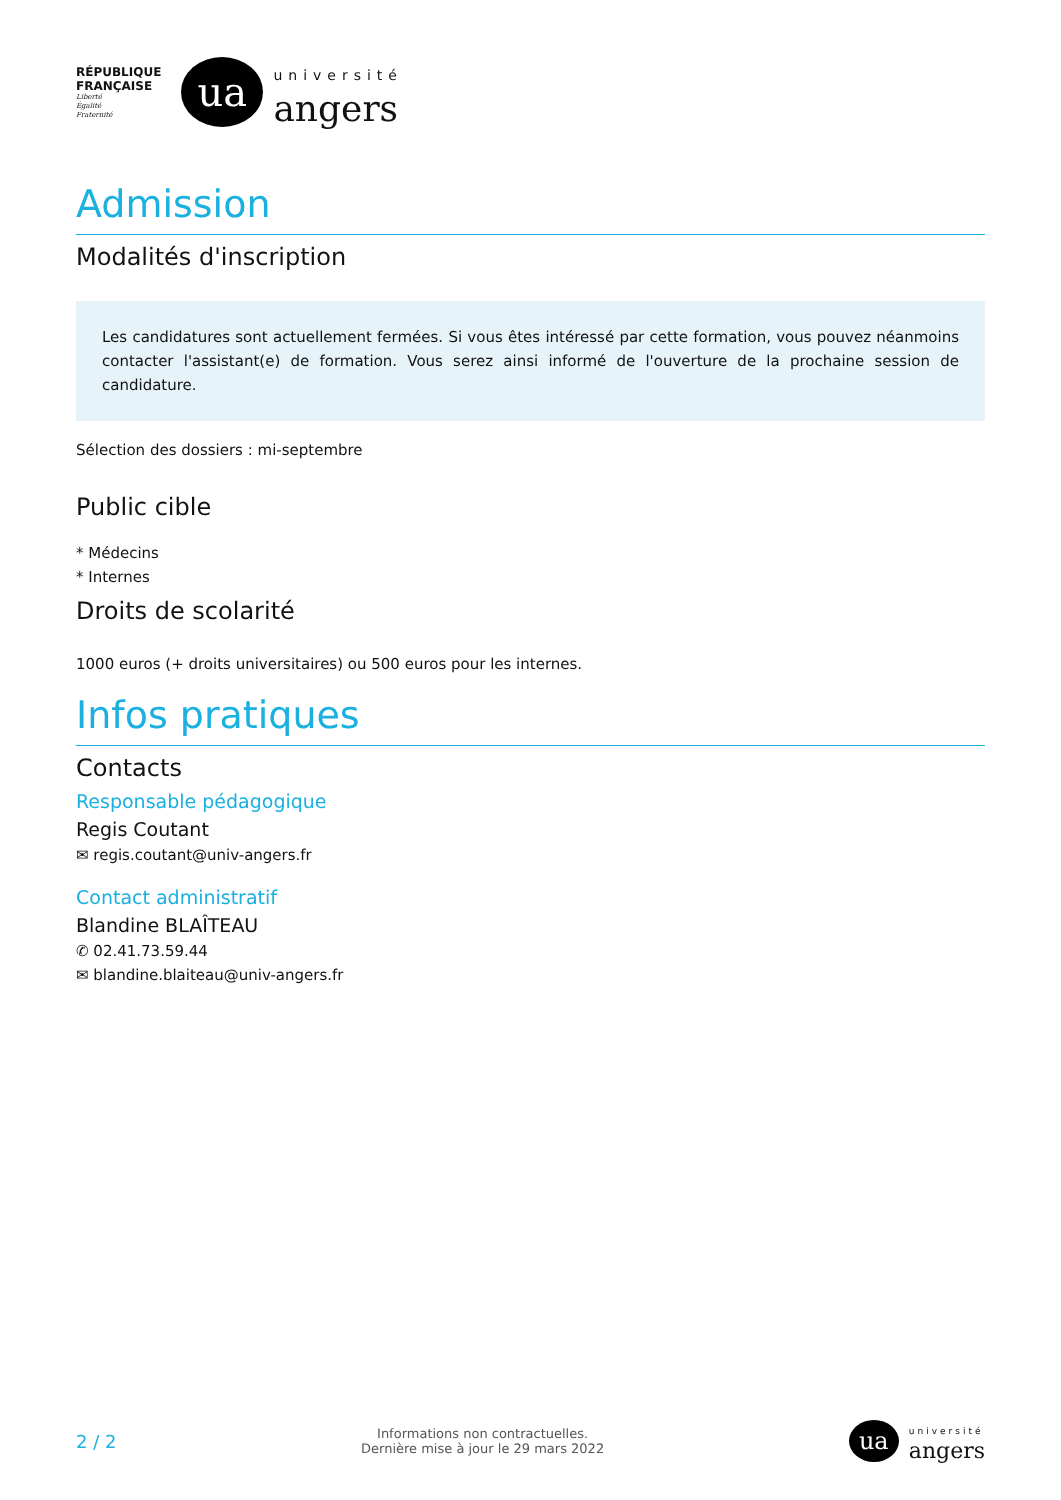RÉPUBLIQUE
FRANÇAISE
Liberté
Égalité
Fraternité
ua
université
angers
Admission
Modalités d'inscription
Les candidatures sont actuellement fermées. Si vous êtes intéressé par cette formation, vous pouvez néanmoins contacter l'assistant(e) de formation. Vous serez ainsi informé de l'ouverture de la prochaine session de candidature.
Sélection des dossiers : mi-septembre
Public cible
* Médecins
* Internes
Droits de scolarité
1000 euros (+ droits universitaires) ou 500 euros pour les internes.
Infos pratiques
Contacts
Responsable pédagogique
Regis Coutant
✉ regis.coutant@univ-angers.fr
Contact administratif
Blandine BLAÎTEAU
✆ 02.41.73.59.44
✉ blandine.blaiteau@univ-angers.fr
2 / 2
Informations non contractuelles.
Dernière mise à jour le 29 mars 2022
ua
université
angers